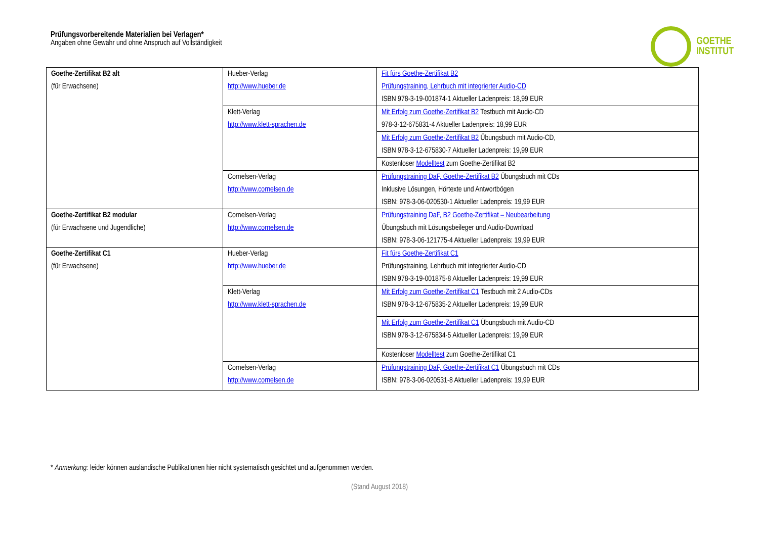Prüfungsvorbereitende Materialien bei Verlagen*
Angaben ohne Gewähr und ohne Anspruch auf Vollständigkeit
GOETHE
INSTITUT
| Goethe-Zertifikat B2 alt (für Erwachsene) | Hueber-Verlag http://www.hueber.de | Fit fürs Goethe-Zertifikat B2 Prüfungstraining, Lehrbuch mit integrierter Audio-CD ISBN 978-3-19-001874-1 Aktueller Ladenpreis: 18,99 EUR |
| | Klett-Verlag http://www.klett-sprachen.de | Mit Erfolg zum Goethe-Zertifikat B2 Testbuch mit Audio-CD 978-3-12-675831-4 Aktueller Ladenpreis: 18,99 EUR |
| | | Mit Erfolg zum Goethe-Zertifikat B2 Übungsbuch mit Audio-CD, ISBN 978-3-12-675830-7 Aktueller Ladenpreis: 19,99 EUR |
| | | Kostenloser Modelltest zum Goethe-Zertifikat B2 |
| | Cornelsen-Verlag http://www.cornelsen.de | Prüfungstraining DaF, Goethe-Zertifikat B2 Übungsbuch mit CDs Inklusive Lösungen, Hörtexte und Antwortbögen ISBN: 978-3-06-020530-1 Aktueller Ladenpreis: 19,99 EUR |
| Goethe-Zertifikat B2 modular (für Erwachsene und Jugendliche) | Cornelsen-Verlag http://www.cornelsen.de | Prüfungstraining DaF, B2 Goethe-Zertifikat – Neubearbeitung Übungsbuch mit Lösungsbeileger und Audio-Download ISBN: 978-3-06-121775-4 Aktueller Ladenpreis: 19,99 EUR |
| Goethe-Zertifikat C1 (für Erwachsene) | Hueber-Verlag http://www.hueber.de | Fit fürs Goethe-Zertifikat C1 Prüfungstraining, Lehrbuch mit integrierter Audio-CD ISBN 978-3-19-001875-8 Aktueller Ladenpreis: 19,99 EUR |
| | Klett-Verlag http://www.klett-sprachen.de | Mit Erfolg zum Goethe-Zertifikat C1 Testbuch mit 2 Audio-CDs ISBN 978-3-12-675835-2 Aktueller Ladenpreis: 19,99 EUR |
| | | Mit Erfolg zum Goethe-Zertifikat C1 Übungsbuch mit Audio-CD ISBN 978-3-12-675834-5 Aktueller Ladenpreis: 19,99 EUR |
| | | Kostenloser Modelltest zum Goethe-Zertifikat C1 |
| | Cornelsen-Verlag http://www.cornelsen.de | Prüfungstraining DaF, Goethe-Zertifikat C1 Übungsbuch mit CDs ISBN: 978-3-06-020531-8 Aktueller Ladenpreis: 19,99 EUR |
* Anmerkung: leider können ausländische Publikationen hier nicht systematisch gesichtet und aufgenommen werden.
(Stand August 2018)